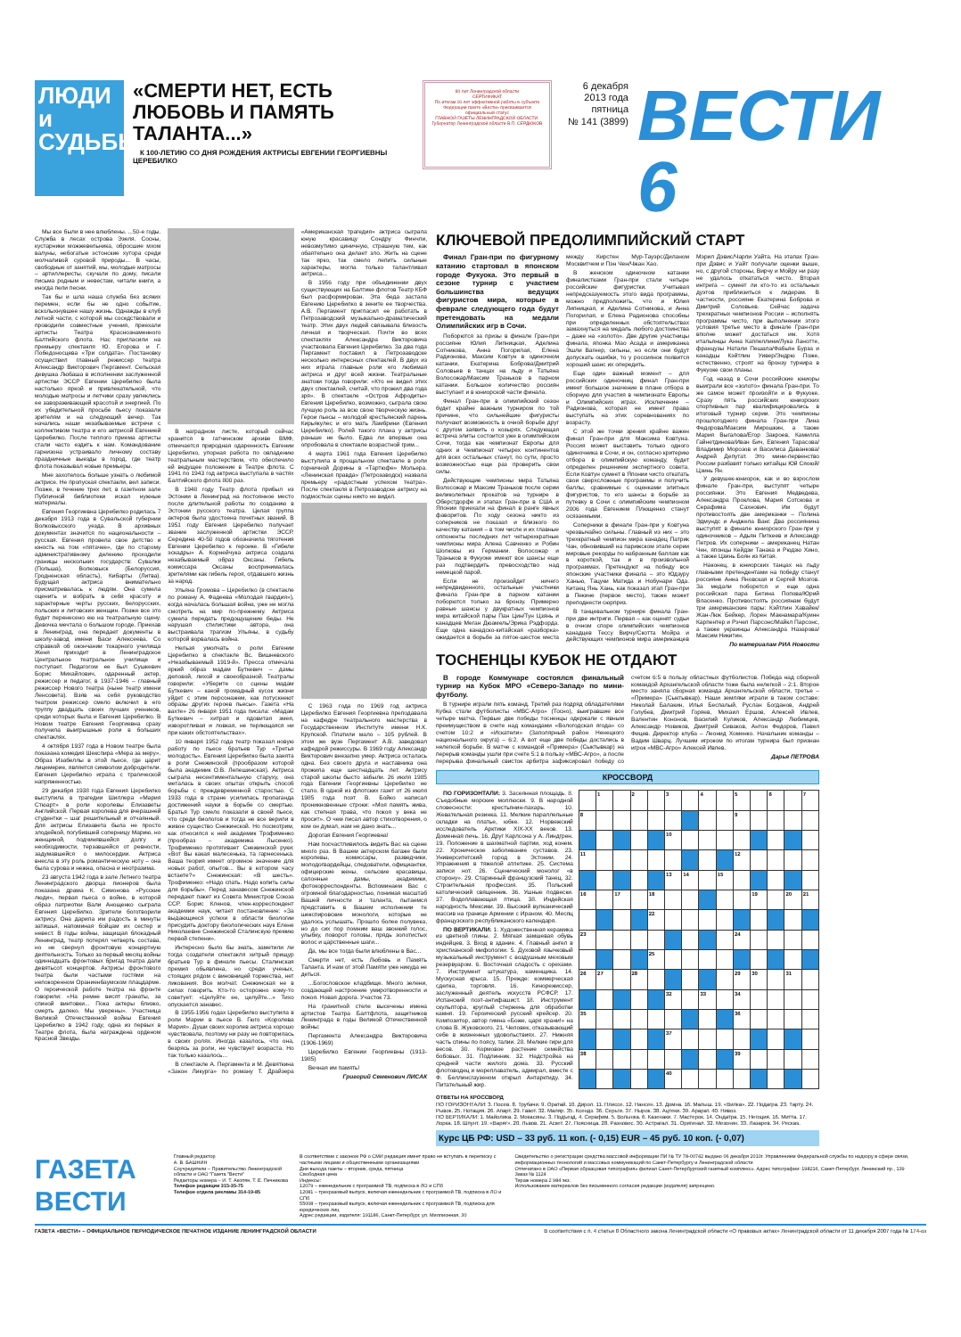ЛЮДИ и СУДЬБЫ
«СМЕРТИ НЕТ, ЕСТЬ ЛЮБОВЬ И ПАМЯТЬ ТАЛАНТА...»
К 100-ЛЕТИЮ СО ДНЯ РОЖДЕНИЯ АКТРИСЫ ЕВГЕНИИ ГЕОРГИЕВНЫ ЦЕРЕБИЛКО
80 лет Ленинградской области
СЕРТИФИКАТ
По итогам 16 лет эффективной работы в субъекте Федерации газете «Вести» присваивается официальный статус
ГЛАВНОЙ ГАЗЕТЫ ЛЕНИНГРАДСКОЙ ОБЛАСТИ.
Губернатор Ленинградской области В.П. СЕРДЮКОВ
6 декабря
2013 года
пятница
№ 141 (3899)
ВЕСТИ 6
Мы все были в нее влюблены. ...50-е годы. Служба в лесах острова Эзеля. Сосны, кустарники можжевельника, обросшие мхом валуны, небогатые эстонские хутора среди молчаливой суровой природы... В часы, свободные от занятий, мы, молодые матросы – артиллеристы, скучали по дому, писали письма родным и невестам, читали книги, а иногда пели песни.
Так бы и шла наша служба без всяких перемен, если бы не одно событие, всколыхнувшее нашу жизнь. Однажды в клуб летной части, с которой мы соседствовали и проводили совместные учения, приехали артисты Театра Краснознаменного Балтийского флота. Нас пригласили на премьеру спектакля Ю. Егорова и Г. Победоносцева «Три солдата». Постановку осуществил главный режиссер театра Александр Викторович Пергамент. Сельская девушка Любаша в исполнении заслуженной артистки ЭССР Евгении Церебилко была настолько яркой и привлекательной, что молодые матросы и летчики сразу увлеклись ее завораживающей красотой и энергией. По их убедительной просьбе пьесу показали зрителям и на следующий вечер. Так начались наши незабываемые встречи с коллективом театра и его актрисой Евгенией Церебилко. После теплого приема артисты стали часто ездить к нам. Командование гарнизона устраивало личному составу праздничные выезды в город, где театр флота показывал новые премьеры.
Мне захотелось больше узнать о любимой актрисе. Не пропуская спектакли, вел записи. Позже, в течение трех лет, в газетном зале Публичной библиотеки искал нужные материалы.
Евгения Георгиевна Церебилко родилась 7 декабря 1913 года в Сувальской губернии Волковысского уезда. В архивных документах значится по национальности – русская. Евгения провела свое детство и юность на том «пятачке», где по старому административному делению проходили границы нескольких государств: Сувалки (Польша), Волковыск (Белоруссия, Гродненская область), Кибарты (Литва). Будущая актриса внимательно присматривалась к людям. Она сумела оценить и вобрать в себя красоту и характерные черты русских, белорусских, польских и литовских женщин. Позже все это будет перенесено ею на театральную сцену. Девочка мечтала о большом городе. Приехав в Ленинград, она передает документы в школу-завод имени Васи Алексеева. Со справкой об окончании токарного училища Женя приходит в Ленинградское Центральное театральное училище и поступает. Педагогом ее был Сушкевич Борис Михайлович, одаренный актер, режиссер и педагог, в 1937-1946 – главный режиссер Нового театра (ныне театр имени Ленсовета). Взяв на себя руководство театром режиссер смело включил в его труппу двадцать своих лучших учеников, среди которых была и Евгения Церебилко. В Новом театре Евгения Георгиевна сразу получила выигрышные роли в больших спектаклях.
4 октября 1937 года в Новом театре была показана комедия Шекспира «Мера за меру». Образ Изабеллы в этой пьесе, где царит лицемерие, является символом добродетели. Евгения Церебилко играла с трагической напряженностью.
29 декабря 1938 года Евгения Церебилко выступила в трагедии Шиллера «Мария Стюарт» в роли королевы Елизаветы Английской. Первая королева для вчерашней студентки – шаг решительный и отчаянный. Для актрисы Елизавета была не просто злодейкой, погубившей соперницу Марию, но женщиной, подчинявшейся долгу и необходимости, терзавшейся от ревности, задумавшейся о милосердии. Актриса внесла в эту роль романтическую ноту – она была сурова и нежна, опасна и неотразима.
23 августа 1942 года в зале Летнего театра Ленинградского дворца пионеров была показана драма К. Симонова «Русские люди», первая пьеса о войне, в которой образ патриотки Вали Анощенко сыграла Евгения Церебилко. Зрители боготворили актрису. Она дарила им радость в минуты затишья, напоминая бойцам их сестер и невест. В годы войны, защищая блокадный Ленинград, театр потерял четверть состава, но не свернул фронтовую концертную деятельность. Только за первый месяц войны одиннадцать фронтовых бригад театра дали девятьсот концертов. Актрисы фронтового театра были частыми гостями на непокоренном Ораниенбаумском плацдарме. О героической работе театра на фронте говорили: «На ремне висят гранаты, за спиной винтовки... Пока актеры близко, смерть далеко. Мы уверены». Участница Великой Отечественной войны Евгения Церебилко в 1942 году, одна из первых в Театре флота, была награждена орденом Красной Звезды.
В наградном листе, который сейчас хранится в гатчинском архиве ВМФ, отмечается природная одаренность Евгении Церебилко, упорная работа по овладению театральным мастерством, что обеспечило ей ведущее положение в Театре флота. С 1941 по 1943 год актриса выступала в частях Балтийского флота 800 раз.
В 1948 году Театр флота прибыл из Эстонии в Ленинград на постоянное место после длительной работы по созданию в Эстонии русского театра. Целая группа актеров была удостоена почетных званий. В 1951 году Евгения Церебилко получает звание заслуженной артистки ЭССР. Середина 40-50 годов обозначила тяготения Евгении Церебилко к героике. В «Гибели эскадры» А. Корнейчука актриса создала незабываемый образ Оксаны. Гибель комиссара Оксаны воспринималась зрителями как гибель героя, отдавшего жизнь за народ.
Ульяна Громова – Церебилко (в спектакле по роману А. Фадеева «Молодая гвардия»), когда началась большая война, уже не могла смотреть на мир по-прежнему. Актриса сумела передать предощущение беды. Не нарушая стилистики автора, она выстраивала трагизм Ульяны, в судьбу которой ворвалась война.
Нельзя умолчать о роли Евгении Церебилко в спектакле Вс. Вишневского «Незабываемый 1919-й». Пресса отмечала яркий образ мадам Буткевич – дамы деловой, лихой и своеобразной. Театралы говорили: «Уберите со сцены мадам Буткевич – какой громадный кусок жизни уйдет с этим персонажем, как потускнеют образы других героев пьесы». Газета «На вахте» 26 января 1951 года писала: «Мадам Буткевич – хитрая и ядовитая змея, изворотливая и ловкая, не теряющаяся ни при каких обстоятельствах».
10 января 1952 года театр показал новую работу по пьесе братьев Тур «Третья молодость». Евгения Церебилко была занята в роли Снежинской (прообразом которой была академик О.В. Лепешинская). Актриса сыграла несентиментальную старуху, она металась в своих опытах открыть способ борьбы с преждевременной старостью. С 1933 года в стране усилилась пропаганда достижений науки в борьбе со смертью. Братья Тур смело показали в своей пьесе, что среди биологов и тогда не все верили в живое существо Снежинской. Но посмотрим, как относился к ней академик Трофименко (прообраз – академика Лысенко). Трофименко протягивает Снежинской руки: «Вот Вы какая малесенька, та гарнесенька. Ваша теория имеет огромное значение для новых работ, опытов... Вы в котором часу встаете?» Снежинская: «В шесть». Трофименко: «Надо спать. Надо копить силы для борьбы». Перед занавесом Снежинской передают пакет из Совета Министров Союза ССР. Борис Кленов, член-корреспондент академии наук, читает постановление: «За выдающиеся успехи в области биологии присудить доктору биологических наук Елене Николаевне Снежинской Сталинскую премию первой степени».
Интересно было бы знать, заметили ли тогда создатели спектакля хитрый прищур братьев Тур в финале пьесы. Сталинская премия обьявлена, но среди ученых, стоящих рядом с виновницей торжества, нет ликования. Все молчат. Снежинская не в силах говорить. Кто-то осторожно кому-то советует: «Целуйте ее, целуйте...» Тихо опускается занавес.
В 1955-1956 годах Церебилко выступила в роли Марии в пьесе В. Гюго «Королева Мария». Души своих королев актриса хорошо чувствовала, поэтому ни разу не повторилась в своих ролях. Иногда казалось, что она, безрясь за роли, не чувствует возраста. Но так только казалось...
В спектакле А. Пергамента и М. Девяткина «Закон Ликурга» по роману Т. Драйзера «Американская трагедия» актриса сыграла юную красавицу Сондру Финчли, невозмутимо циничную, страшную тем, как обаятельно она делает зло. Жить на сцене так ярко, так смело лепить сильные характеры, могла только талантливая актриса...
В 1956 году при объединении двух существующих на Балтике флотов Театр КБФ был расформирован. Эта беда застала Евгению Церебилко в зените ее творчества. А.В. Пергамент пригласил ее работать в Петрозаводский музыкально-драматический театр. Этих двух людей связывала близость личная и творческая. Почти во всех спектаклях Александра Викторовича участвовала Евгения Церебилко. За два года Пергамент поставил в Петрозаводске несколько интересных спектаклей. В двух из них играла главные роли его любимая актриса и друг всей жизни. Театральные знатоки тогда говорили: «Кто не видел этих двух спектаклей, считай, что прожил два года зря». В спектакле «Остров Афродиты» Евгения Церебилко, возможно, сыграла свою лучшую роль за всю свою творческую жизнь. Герои пьесы – молодой крестьянский парень Кирьякулес и его мать Ламбрини (Евгения Церебилко). Ролей такого плана у актрисы раньше не было. Едва ли впервые она опробовала в спектакле возрастной грим...
4 марта 1961 года Евгения Церебилко выступила в прощальном спектакле в роли горничной Дорины в «Тартюфе» Мольера. «Ленинская правда» (Петрозаводск) назвала премьеру «радостным успехом театра». После спектакля в Петрозаводске актрису на подмостках сцены никто не видел.
С 1963 года по 1969 год актриса Церебилко Евгения Георгиевна преподавала на кафедре театрального мастерства в Государственном Институте имени Н.К. Крупской. Платили мало – 105 рублей. В этом же вузе Пергамент А.В. заведовал кафедрой режиссуры. В 1969 году Александр Викторович внезапно умер. Актриса осталась одна. Без своего друга и наставника она прожила еще шестнадцать лет. Актрису старой школы бысто забыли. 26 июля 1985 года Евгении Георгиевны Церебилко не стало. В одной из флотских газет от 26 июля 1985 года поэт В. Бойко написал проникновенные строки: «Моя память жива, как степная трава, что покоя у века не просит». О чем писал автор стихотворения, о ком он думал, нам не дано знать...
Дорогая Евгения Георгиевна!
Нам посчастливилось видеть Вас на сцене много раз. В Вашем актерском багаже были королевы, комиссары, разведчики, молодогвардейцы, следователи, официантки, офицерские жены, сельские красавицы, салонные дамы, академики, фотокорреспонденты. Вспоминаем Вас с огромной благодарностью, понимая масштаб Вашей личности и таланта, пытаемся представить в Вашем исполнении те шекспировские монологи, которые не удалось услышать. Прошло более полувека, но до сих пор помним ваш звонкий голос, улыбку, поворот головы, прядь золотистых волос и царственные шаги...
Да, мы все тогда были влюблены в Вас...
Смерти нет, есть Любовь и Память Таланта. И нам от этой Памяти уже никуда не деться.
...Богословское кладбище. Много зелени, создающей настроение умиротворенности и покоя. Новая дорога. Участок 73.
На гранитной стеле высечены имена артистов Театра Балтфлота, защитников Ленинграда в годы Великой Отечественной войны:
Пергамента Александра Викторовича (1906-1969)
Церебилко Евгении Георгиевны (1913-1985)
Вечная им память!
Григорий Семенович ЛИСАК
КЛЮЧЕВОЙ ПРЕДОЛИМПИЙСКИЙ СТАРТ
Финал Гран-при по фигурному катанию стартовал в японском городе Фукуока. Это первый в сезоне турнир с участием большинства ведущих фигуристов мира, которые в феврале следующего года будут претендовать на медали Олимпийских игр в Сочи.
Поборются за призы в финале Гран-при россияне Юлия Липницкая, Аделина Сотникова, Анна Погорилая, Елена Радионова, Максим Ковтун в одиночном катании, Екатерина Боброва/Дмитрий Соловьев в танцах на льду и Татьяна Волосожар/Максим Траньков в парном катании. Большое количество россиян выступает и в юниорской части финала.
Финал Гран-при в олимпийский сезон будет крайне важным турниром по той причине, что сильнейшие фигуристы получают возможность в очной борьбе друг с другом заявить о козырях. Следующая встреча элиты состоится уже в олимпийском Сочи, тогда как чемпионат Европы для одних и Чемпионат четырех континентов для всех остальных станут, по сути, просто возможностью еще раз проверить свои силы.
Действующие чемпионы мира Татьяна Волосожар и Максим Траньков после серии великолепных прокатов на турнире в Оберстдорфе и этапах Гран-при в США и Японии приехали на финал в ранге явных фаворитов. По ходу сезона никто из соперников не показал и близкого по качеству катания – в том числе и их главные оппоненты последних лет четырехкратные чемпионы мира Алена Савченко и Робин Шолковы из Германии. Волосожар и Траньков в Фукуоке имеют все шансы еще раз подтвердить превосходство над немецкой парой.
Если не произойдет ничего непредвиденного, остальные участники финала Гран-при в парном катании поборются только за бронзу. Примерно равные шансы у двукратных чемпионов мира китайской пары Пан Цин/Тун Цзянь и канадцев Меган Дюамель/Эрика Рэдфорда. Еще одна канадско-китайская «разборка» ожидается в борьбе за пятое-шестое места между Кирстен Мур-Тауэрс/Диланом Москвитчем и Пэн Чен/Чжан Хао.
В женском одиночном катании финалистками Гран-при стали четыре российские фигуристки. Учитывая непредсказуемость этого вида программы, можно предположить, что и Юлия Липницкая, и Аделина Сотникова, и Анна Погорилая, и Елена Радионова способны при определенных обстоятельствах замахнуться на медаль любого достоинства – даже на «золото». Две другие участницы финала, японка Мао Асада и американка Эшли Вагнер, сильны, но если они будут допускать ошибки, то у россиянок появится хороший шанс их опередить.
Еще один важный момент – для российских одиночниц финал Гран-при имеет большое значение в плане отбора в сборную для участия в чемпионате Европы и Олимпийских играх. Исключение – Радионова, которая не имеет права выступать на этих соревнованиях по возрасту.
С этой же точки зрения крайне важен финал Гран-при для Максима Ковтуна. Россия может выставить только одного одиночника в Сочи, и он, согласно критерию отбора в олимпийскую команду, будет определен решением экспертного совета. Если Ковтун сумеет в Японии чисто откатать свои сверхсложные программы и получить баллы, сравнимые с оценками элитных фигуристов, то его шансы в борьбе за путевку в Сочи с олимпийским чемпионом 2006 года Евгением Плющенко станут осязаемыми.
Соперники в финале Гран-при у Ковтуна чрезвычайно сильны. Главный из них – это трехкратный чемпион мира канадец Патрик Чан, обновивший на парижском этапе серии мировые рекорды по набранным баллам как в короткой, так и в произвольной программах. Претендуют на победу все японские участники финала – это Юдзуру Ханью, Тацуки Матида и Нобунари Ода. Китаец Янь Хань, как показал этап Гран-при в Пекине (первое место), также может преподнести сюрприз.
В танцевальном турнире финала Гран-при две интриги. Первая – как оценят судьи в очном споре олимпийских чемпионов канадцев Тессу Вирчу/Скотта Мойра и действующих чемпионов мира американцев Мэрил Дэвис/Чарли Уайта. На этапах Гран-при Дэвис и Уайт получали оценки выше, но, с другой стороны, Вирчу и Мойру ни разу не удалось откататься чисто. Вторая интрига – сумеет ли кто-то из остальных дуэтов приблизиться к лидерам. В частности, россияне Екатерина Боброва и Дмитрий Соловьев. Сейчас задача трехкратных чемпионов России – исполнять программы чисто, при выполнении этого условия третье место в финале Гран-при вполне может достаться им. Хотя итальянцы Анна Каппеллини/Лука Ланотте, французы Натали Пешала/Фабьян Бурза и канадцы Кэйтлин Уивер/Эндрю Поже, естественно, стро­ят на бронзу турнира в Фукуоке свои планы.
Год назад в Сочи российские юниоры выиграли все «золото» финала Гран-при. То же самое может произойти и в Фукуоке. Сразу пять российских юниорских спортивных пар квалифицировались в итоговый турнир серии. Это чемпионы прошлогоднего финала Гран-при Лина Федорова/Максим Мирошкин, а также Мария Выгалова/Егор Закроев, Камилла Гайнетдинова/Иван Бич, Евгения Тарасова/Владимир Морозов и Василиса Даванкова/Андрей Депутат. Это мини-первенство России разбавят только китайцы Юй Сяоюй/Цзинь Ян.
У девушек-юниорок, как и во взрослом финале Гран-при, выступят четыре россиянки. Это Евгения Медведева, Александра Проклова, Мария Сотскова и Серафима Сахнович. Им будут противостоять две американки – Полина Эдмундс и Анджела Ванг. Два россиянина выступят в финале юниорского Гран-при у одиночников – Адьян Питкеев и Александр Петров. Их соперники – американец Натан Чен, японцы Кейдзи Танака и Рюдзю Хино, а также Цзинь Боян из Китая.
Наконец, в юниорских танцах на льду главными претендентами на победу станут россияне Анна Яновская и Сергей Мозгов. За медали поборется и еще одна российская пара Бетина Попова/Юрий Власенко. Противостоять россиянам будут три американские пары: Кэйтлин Хавайек/Жан-Люк Бейкер, Лорен Макнамара/Куинн Карпентер и Рэчел Парсонс/Майкл Парсонс, а также украинцы Александра Назарова/Максим Никитин.
По материалам РИА Новости
ТОСНЕНЦЫ КУБОК НЕ ОТДАЮТ
В городе Коммунаре состоялся финальный турнир на Кубок МРО «Северо-Запад» по мини-футболу.
В турнире играли пять команд. Третий раз подряд обладателями Кубка стали футболисты «МВС-Агро» (Тосно), выигравшие все четыре матча. Первые две победы тосненцы одержали с явным преимуществом в счете над командами «Вологодская ягода» со счетом 10:2 и «Искатели» (Заполярный район Ненецкого национального округа) – 6:2. А вот еще две победы достались в нелегкой борьбе. В матче с командой «Примера» (Сыктывкар) на перерыв команды ушли при счете 5:1 в пользу «МВС-Агро», а после перерыва финальный свисток арбитра зафиксировал победу со счетом 6:5 в пользу областных футболистов. Победа над сборной командой Архангельской области тоже была нелегкой – 2:1. Второе место заняла сборная команда Архангельской области, третье – «Примера» (Сыктывкар). Наши земляки играли в таком составе: Николай Балакин, Илья Беспалый, Руслан Богданов, Андрей Голубев, Дмитрий Горяев, Михаил Ершов, Алексей Ивлев, Валентин Кононов, Василий Куликов, Александр Любимцев, Александр Новиков, Дмитрий Сиваков, Антон Федоров, Павел Фицев. Директор клуба – Леонид Хоменко. Начальник команды – Вадим Шварц. Лучшим игроком по итогам турнира был признан игрок «МВС-Агро» Алексей Ивлев.
Дарья ПЕТРОВА
КРОССВОРД
ПО ГОРИЗОНТАЛИ: 3. Засеянная площадь. 8. Съедобные морские моллюски. 9. В народной словесности: крестьянин-пахарь. 10. Жевательная резинка. 11. Мелкие параллельные складки на платье, юбке. 12. Норвежский исследователь Арктики XIX-XX веков. 13. Доменная печь. 16. Друг Карлсона у А. Линдгрен. 19. Положение в шахматной партии, ход конем. 22. Хроническое заболевание суставов. 23. Университетский город в Эстонии. 24. Упражнения в тяжелой атлетике. 25. Система записи нот. 26. Сценический монолог «в сторону». 29. Старинный французский танец. 32. Строительная профессия. 35. Польский католический священник. 36. Ушные подвески. 37. Водоплавающая птица. 38. Индейская народность Мексики. 39. Высокий вулканический массив на границе Армении с Ираном. 40. Месяц французского республиканского календаря.
ПО ВЕРТИКАЛИ: 1. Художественная керамика из цветной глины. 2. Мягкая замшевая обувь индейцев. 3. Вход в здание. 4. Главный ангел в христианской мифологии. 5. Духовой язычковый музыкальный инструмент с воздушным меховым резервуаром. 6. Восточная сладость с орехами. 7. Инструмент штукатура, каменщика. 14. Мускусная крыса. 15. Прежде: коммерческая сделка, торговля. 16. Кинорежиссер, заслуженный деятель искусств РСФСР. 17. Испанский поэт-антифашист. 18. Инструмент скульптора, круглый стержень для обработки камня. 19. Героический русский крейсер. 20. Композитор, автор гимна «Боже, царя храни!» на слова В. Жуковского. 21. Человек, отказывающий себе в жизненных удовольствиях. 27. Нижняя часть спины по поясу, талии. 28. Мелкие гири для весов. 30. Кормовое растение семейства бобовых. 31. Подлинник. 32. Надстройка на средней части жилого дома. 33. Русский флотоводец и мореплаватель, адмирал, вместе с Ф. Беллинсгаузеном открыл Антарктиду. 34. Питательный жир.
| | 1 | | 2 | | 3 | | 4 | | 5 | | 6 | | 7 |
| 8 | | | | | | | | | 9 | | | | |
| | | | | | 10 | | | | | | | | |
| 11 | | | | | | | | | 12 | | | | |
| | | | | | 13 | 14 | | 15 | | | | | |
| 16 | | 17 | | 18 | | | | | | 19 | | 20 | 21 |
| | | | | 22 | | | | | | | | | |
| 23 | | | | | | | | | 24 | | | | |
| | | | | 25 | | | | | | | | | |
| 26 | 27 | | 28 | | | | | | 29 | 30 | | 31 | |
| | | | | | 32 | | 33 | | 34 | | | | |
| 35 | | | | | | | | | 36 | | | | |
| | | | | | 37 | | | | | | | | |
| 38 | | | | | | | | | 39 | | | | |
| | | | | | 40 | | | | | | | | |
ОТВЕТЫ НА КРОССВОРД
ПО ГОРИЗОНТАЛИ: 3. Посев. 8. Трубачи. 9. Оратай. 10. Дирол. 11. Плиссе. 12. Нансен. 13. Домна. 16. Малыш. 19. «Вилка». 22. Подагра. 23. Тарту. 24. Рывок. 25. Нотация. 26. Апарт. 29. Гавот. 32. Маляр. 35. Ксендз. 36. Серьги. 37. Нырок. 38. Ацтеки. 39. Арарат. 40. Нивоз.
ПО ВЕРТИКАЛИ: 1. Майолика. 2. Мокасины. 3. Подъезд. 4. Серафим. 5. Волынка. 6. Казенаки. 7. Мастерок. 14. Ондатра. 15. Негоция. 16. Митта. 17. Лорка. 18. Шпунт. 19. «Варяг». 20. Львов. 21. Аскет. 27. Поясница. 28. Разновес. 30. Астрагал. 31. Оригинал. 32. Мезонин. 33. Лазарев. 34. Рескаs.
Курс ЦБ РФ: USD – 33 руб. 11 коп. (- 0,15) EUR – 45 руб. 10 коп. (- 0,07)
ГАЗЕТА ВЕСТИ
Главный редактор
А. В. БАШНИН
Соучредители – Правительство Ленинградской области и ОАО "Газета "Вести"
Редакторы номера – И. Т. Акопян, Т. Е. Печникова
Телефон редакции 315-35-75
Телефон отдела рекламы 314-19-85
В соответствии с законом РФ о СМИ редакция имеет право не вступать в переписку с частными лицами и общественными организациями
Дни выхода газеты – вторник, среда, пятница
Свободная цена
Индексы:
12079 – еженедельник с программой ТВ, подписка в ЛО и СПб
12081 – трехразовый выпуск, включая еженедельник с программой ТВ, подписка в ЛО и СПб
55008 – трехразовый выпуск, включая еженедельник с программой ТВ, подписка для юридических лиц
Адрес редакции, издателя: 191186, Санкт-Петербург, ул. Миллионная, 30
Свидетельство о регистрации средства массовой информации ПИ № ТУ 78-00742 выдано 06 декабря 2010г. Управлением Федеральной службы по надзору в сфере связи, информационных технологий и массовых коммуникаций по Санкт-Петербургу и Ленинградской области
Отпечатано в ОАО «Первая образцовая типография» филиал Санкт-Петербургский газетный комплекс». Адрес типографии: 198216, Санкт-Петербург, Ленинский пр., 139
Заказ № 1124
Тираж номера 2 984 экз.
Использование материалов без письменного согласия редакции (издателя) запрещено.
ГАЗЕТА «ВЕСТИ» – ОФИЦИАЛЬНОЕ ПЕРИОДИЧЕСКОЕ ПЕЧАТНОЕ ИЗДАНИЕ ЛЕНИНГРАДСКОЙ ОБЛАСТИ В соответствии с п. 4 статьи 8 Областного закона Ленинградской области «О правовых актах» Ленинградской области от 11 декабря 2007 года № 174-оз